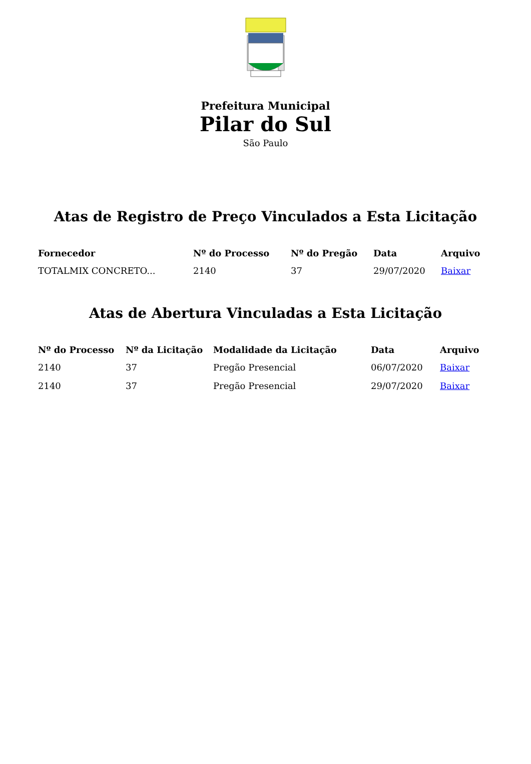Prefeitura Municipal
Pilar do Sul
São Paulo
Atas de Registro de Preço Vinculados a Esta Licitação
| Fornecedor | Nº do Processo | Nº do Pregão | Data | Arquivo |
| --- | --- | --- | --- | --- |
| TOTALMIX CONCRETO... | 2140 | 37 | 29/07/2020 | Baixar |
Atas de Abertura Vinculadas a Esta Licitação
| Nº do Processo | Nº da Licitação | Modalidade da Licitação | Data | Arquivo |
| --- | --- | --- | --- | --- |
| 2140 | 37 | Pregão Presencial | 06/07/2020 | Baixar |
| 2140 | 37 | Pregão Presencial | 29/07/2020 | Baixar |